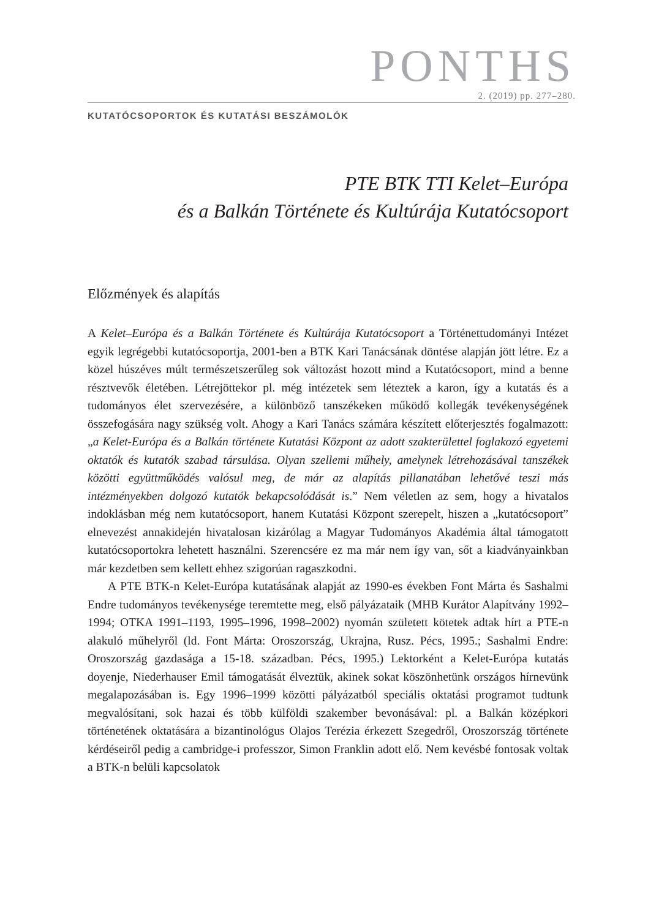PONTHS
2. (2019) pp. 277–280.
KUTATÓCSOPORTOK ÉS KUTATÁSI BESZÁMOLÓK
PTE BTK TTI Kelet–Európa
és a Balkán Története és Kultúrája Kutatócsoport
Előzmények és alapítás
A Kelet–Európa és a Balkán Története és Kultúrája Kutatócsoport a Történettudományi Intézet egyik legrégebbi kutatócsoportja, 2001-ben a BTK Kari Tanácsának döntése alapján jött létre. Ez a közel húszéves múlt természetszerűleg sok változást hozott mind a Kutatócsoport, mind a benne résztvevők életében. Létrejöttekor pl. még intézetek sem léteztek a karon, így a kutatás és a tudományos élet szervezésére, a különböző tanszékeken működő kollegák tevékenységének összefogására nagy szükség volt. Ahogy a Kari Tanács számára készített előterjesztés fogalmazott: „a Kelet-Európa és a Balkán története Kutatási Központ az adott szakterülettel foglakozó egyetemi oktatók és kutatók szabad társulása. Olyan szellemi műhely, amelynek létrehozásával tanszékek közötti együttműködés valósul meg, de már az alapítás pillanatában lehetővé teszi más intézményekben dolgozó kutatók bekapcsolódását is.” Nem véletlen az sem, hogy a hivatalos indoklásban még nem kutatócsoport, hanem Kutatási Központ szerepelt, hiszen a „kutatócsoport” elnevezést annakidején hivatalosan kizárólag a Magyar Tudományos Akadémia által támogatott kutatócsoportokra lehetett használni. Szerencsére ez ma már nem így van, sőt a kiadványainkban már kezdetben sem kellett ehhez szigorúan ragaszkodni.
A PTE BTK-n Kelet-Európa kutatásának alapját az 1990-es években Font Márta és Sashalmi Endre tudományos tevékenysége teremtette meg, első pályázataik (MHB Kurátor Alapítvány 1992–1994; OTKA 1991–1193, 1995–1996, 1998–2002) nyomán született kötetek adtak hírt a PTE-n alakuló műhelyről (ld. Font Márta: Oroszország, Ukrajna, Rusz. Pécs, 1995.; Sashalmi Endre: Oroszország gazdasága a 15-18. században. Pécs, 1995.) Lektorként a Kelet-Európa kutatás doyenje, Niederhauser Emil támogatását élveztük, akinek sokat köszönhetünk országos hírnevünk megalapozásában is. Egy 1996–1999 közötti pályázatból speciális oktatási programot tudtunk megvalósítani, sok hazai és több külföldi szakember bevonásával: pl. a Balkán középkori történetének oktatására a bizantinológus Olajos Terézia érkezett Szegedről, Oroszország története kérdéseiről pedig a cambridge-i professzor, Simon Franklin adott elő. Nem kevésbé fontosak voltak a BTK-n belüli kapcsolatok